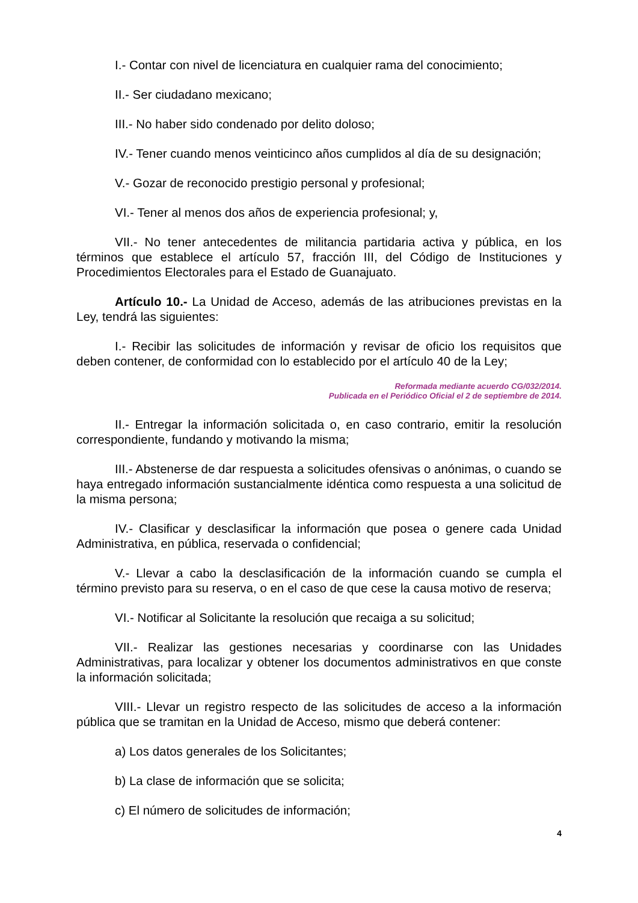I.- Contar con nivel de licenciatura en cualquier rama del conocimiento;
II.- Ser ciudadano mexicano;
III.- No haber sido condenado por delito doloso;
IV.- Tener cuando menos veinticinco años cumplidos al día de su designación;
V.- Gozar de reconocido prestigio personal y profesional;
VI.- Tener al menos dos años de experiencia profesional; y,
VII.- No tener antecedentes de militancia partidaria activa y pública, en los términos que establece el artículo 57, fracción III, del Código de Instituciones y Procedimientos Electorales para el Estado de Guanajuato.
Artículo 10.- La Unidad de Acceso, además de las atribuciones previstas en la Ley, tendrá las siguientes:
I.- Recibir las solicitudes de información y revisar de oficio los requisitos que deben contener, de conformidad con lo establecido por el artículo 40 de la Ley;
Reformada mediante acuerdo CG/032/2014.
Publicada en el Periódico Oficial el 2 de septiembre de 2014.
II.- Entregar la información solicitada o, en caso contrario, emitir la resolución correspondiente, fundando y motivando la misma;
III.- Abstenerse de dar respuesta a solicitudes ofensivas o anónimas, o cuando se haya entregado información sustancialmente idéntica como respuesta a una solicitud de la misma persona;
IV.- Clasificar y desclasificar la información que posea o genere cada Unidad Administrativa, en pública, reservada o confidencial;
V.- Llevar a cabo la desclasificación de la información cuando se cumpla el término previsto para su reserva, o en el caso de que cese la causa motivo de reserva;
VI.- Notificar al Solicitante la resolución que recaiga a su solicitud;
VII.- Realizar las gestiones necesarias y coordinarse con las Unidades Administrativas, para localizar y obtener los documentos administrativos en que conste la información solicitada;
VIII.- Llevar un registro respecto de las solicitudes de acceso a la información pública que se tramitan en la Unidad de Acceso, mismo que deberá contener:
a) Los datos generales de los Solicitantes;
b) La clase de información que se solicita;
c) El número de solicitudes de información;
4